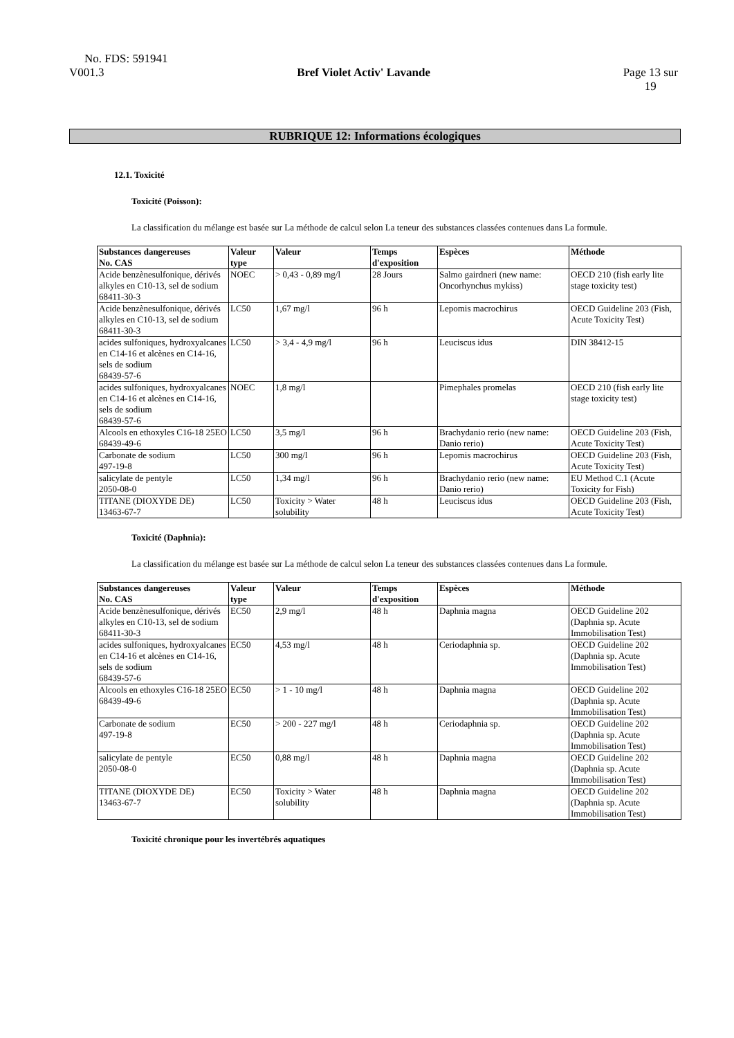No. FDS: 591941
V001.3 Bref Violet Activ' Lavande Page 13 sur
19
RUBRIQUE 12: Informations écologiques
12.1. Toxicité
Toxicité (Poisson):
La classification du mélange est basée sur La méthode de calcul selon La teneur des substances classées contenues dans La formule.
| Substances dangereuses No. CAS | Valeur type | Valeur | Temps d'exposition | Espèces | Méthode |
| --- | --- | --- | --- | --- | --- |
| Acide benzènesulfonique, dérivés alkyles en C10-13, sel de sodium 68411-30-3 | NOEC | > 0,43 - 0,89 mg/l | 28 Jours | Salmo gairdneri (new name: Oncorhynchus mykiss) | OECD 210 (fish early lite stage toxicity test) |
| Acide benzènesulfonique, dérivés alkyles en C10-13, sel de sodium 68411-30-3 | LC50 | 1,67 mg/l | 96 h | Lepomis macrochirus | OECD Guideline 203 (Fish, Acute Toxicity Test) |
| acides sulfoniques, hydroxyalcanes en C14-16 et alcènes en C14-16, sels de sodium 68439-57-6 | LC50 | > 3,4 - 4,9 mg/l | 96 h | Leuciscus idus | DIN 38412-15 |
| acides sulfoniques, hydroxyalcanes en C14-16 et alcènes en C14-16, sels de sodium 68439-57-6 | NOEC | 1,8 mg/l | | Pimephales promelas | OECD 210 (fish early lite stage toxicity test) |
| Alcools en ethoxyles C16-18 25EO 68439-49-6 | LC50 | 3,5 mg/l | 96 h | Brachydanio rerio (new name: Danio rerio) | OECD Guideline 203 (Fish, Acute Toxicity Test) |
| Carbonate de sodium 497-19-8 | LC50 | 300 mg/l | 96 h | Lepomis macrochirus | OECD Guideline 203 (Fish, Acute Toxicity Test) |
| salicylate de pentyle 2050-08-0 | LC50 | 1,34 mg/l | 96 h | Brachydanio rerio (new name: Danio rerio) | EU Method C.1 (Acute Toxicity for Fish) |
| TITANE (DIOXYDE DE) 13463-67-7 | LC50 | Toxicity > Water solubility | 48 h | Leuciscus idus | OECD Guideline 203 (Fish, Acute Toxicity Test) |
Toxicité (Daphnia):
La classification du mélange est basée sur La méthode de calcul selon La teneur des substances classées contenues dans La formule.
| Substances dangereuses No. CAS | Valeur type | Valeur | Temps d'exposition | Espèces | Méthode |
| --- | --- | --- | --- | --- | --- |
| Acide benzènesulfonique, dérivés alkyles en C10-13, sel de sodium 68411-30-3 | EC50 | 2,9 mg/l | 48 h | Daphnia magna | OECD Guideline 202 (Daphnia sp. Acute Immobilisation Test) |
| acides sulfoniques, hydroxyalcanes en C14-16 et alcènes en C14-16, sels de sodium 68439-57-6 | EC50 | 4,53 mg/l | 48 h | Ceriodaphnia sp. | OECD Guideline 202 (Daphnia sp. Acute Immobilisation Test) |
| Alcools en ethoxyles C16-18 25EO 68439-49-6 | EC50 | > 1 - 10 mg/l | 48 h | Daphnia magna | OECD Guideline 202 (Daphnia sp. Acute Immobilisation Test) |
| Carbonate de sodium 497-19-8 | EC50 | > 200 - 227 mg/l | 48 h | Ceriodaphnia sp. | OECD Guideline 202 (Daphnia sp. Acute Immobilisation Test) |
| salicylate de pentyle 2050-08-0 | EC50 | 0,88 mg/l | 48 h | Daphnia magna | OECD Guideline 202 (Daphnia sp. Acute Immobilisation Test) |
| TITANE (DIOXYDE DE) 13463-67-7 | EC50 | Toxicity > Water solubility | 48 h | Daphnia magna | OECD Guideline 202 (Daphnia sp. Acute Immobilisation Test) |
Toxicité chronique pour les invertébrés aquatiques